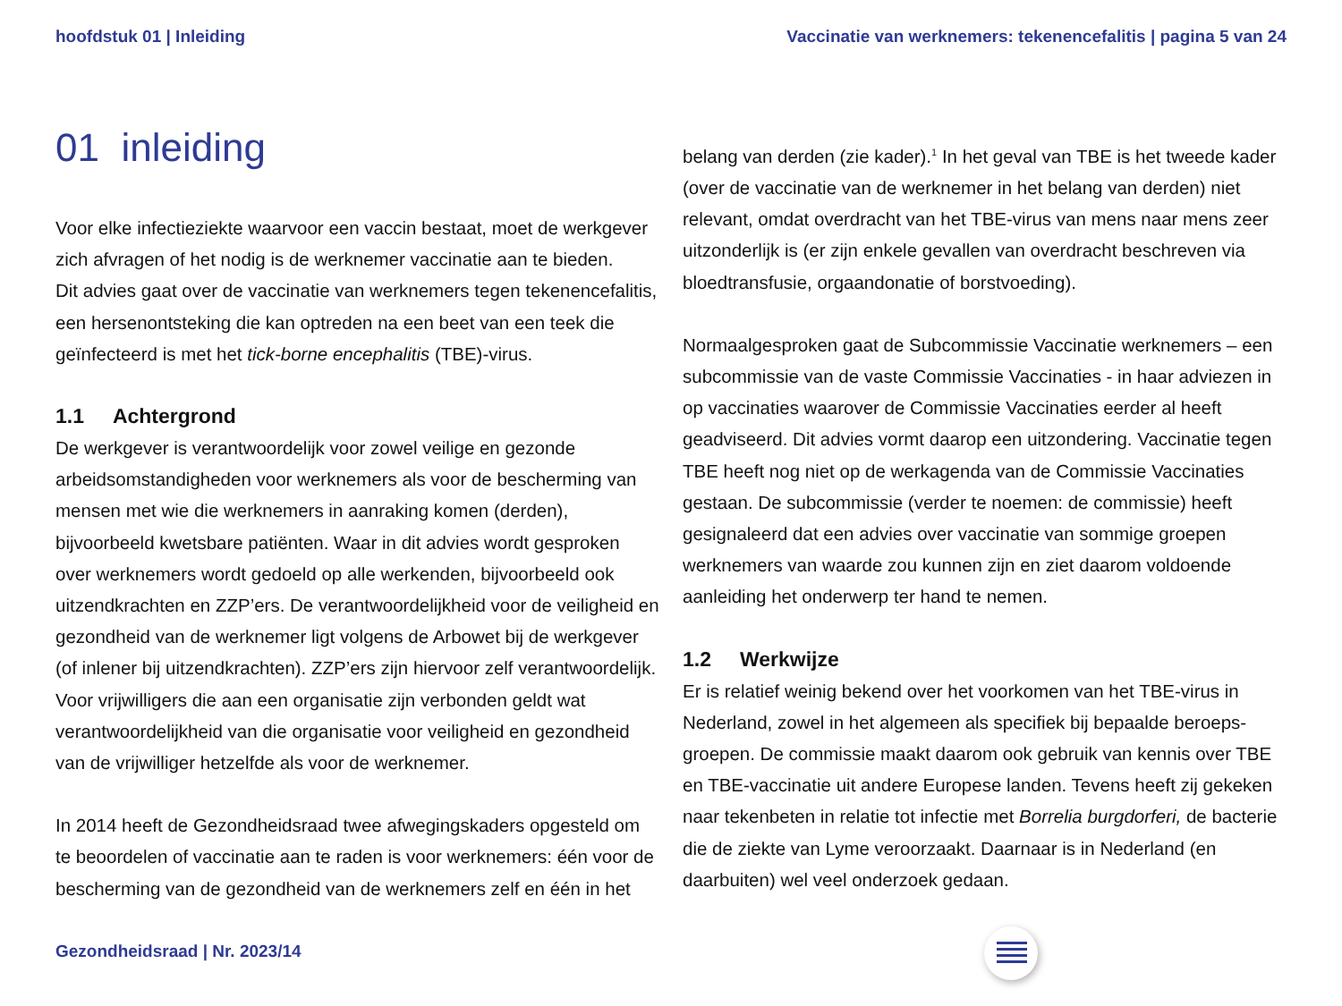hoofdstuk 01 | Inleiding Vaccinatie van werknemers: tekenencefalitis | pagina 5 van 24
01 inleiding
Voor elke infectieziekte waarvoor een vaccin bestaat, moet de werkgever zich afvragen of het nodig is de werknemer vaccinatie aan te bieden.
Dit advies gaat over de vaccinatie van werknemers tegen tekenencefalitis, een hersenontsteking die kan optreden na een beet van een teek die geïnfecteerd is met het tick-borne encephalitis (TBE)-virus.
1.1 Achtergrond
De werkgever is verantwoordelijk voor zowel veilige en gezonde arbeidsomstandigheden voor werknemers als voor de bescherming van mensen met wie die werknemers in aanraking komen (derden), bijvoorbeeld kwetsbare patiënten. Waar in dit advies wordt gesproken over werknemers wordt gedoeld op alle werkenden, bijvoorbeeld ook uitzendkrachten en ZZP’ers. De verantwoordelijkheid voor de veiligheid en gezondheid van de werknemer ligt volgens de Arbowet bij de werkgever (of inlener bij uitzendkrachten). ZZP’ers zijn hiervoor zelf verantwoordelijk. Voor vrijwilligers die aan een organisatie zijn verbonden geldt wat verantwoordelijkheid van die organisatie voor veiligheid en gezondheid van de vrijwilliger hetzelfde als voor de werknemer.
In 2014 heeft de Gezondheidsraad twee afwegingskaders opgesteld om te beoordelen of vaccinatie aan te raden is voor werknemers: één voor de bescherming van de gezondheid van de werknemers zelf en één in het
belang van derden (zie kader).<sup>1</sup> In het geval van TBE is het tweede kader (over de vaccinatie van de werknemer in het belang van derden) niet relevant, omdat overdracht van het TBE-virus van mens naar mens zeer uitzonderlijk is (er zijn enkele gevallen van overdracht beschreven via bloedtransfusie, orgaandonatie of borstvoeding).
Normaalgesproken gaat de Subcommissie Vaccinatie werknemers – een subcommissie van de vaste Commissie Vaccinaties - in haar adviezen in op vaccinaties waarover de Commissie Vaccinaties eerder al heeft geadviseerd. Dit advies vormt daarop een uitzondering. Vaccinatie tegen TBE heeft nog niet op de werkagenda van de Commissie Vaccinaties gestaan. De subcommissie (verder te noemen: de commissie) heeft gesignaleerd dat een advies over vaccinatie van sommige groepen werknemers van waarde zou kunnen zijn en ziet daarom voldoende aanleiding het onderwerp ter hand te nemen.
1.2 Werkwijze
Er is relatief weinig bekend over het voorkomen van het TBE-virus in Nederland, zowel in het algemeen als specifiek bij bepaalde beroeps-groepen. De commissie maakt daarom ook gebruik van kennis over TBE en TBE-vaccinatie uit andere Europese landen. Tevens heeft zij gekeken naar tekenbeten in relatie tot infectie met Borrelia burgdorferi, de bacterie die de ziekte van Lyme veroorzaakt. Daarnaar is in Nederland (en daarbuiten) wel veel onderzoek gedaan.
Gezondheidsraad | Nr. 2023/14